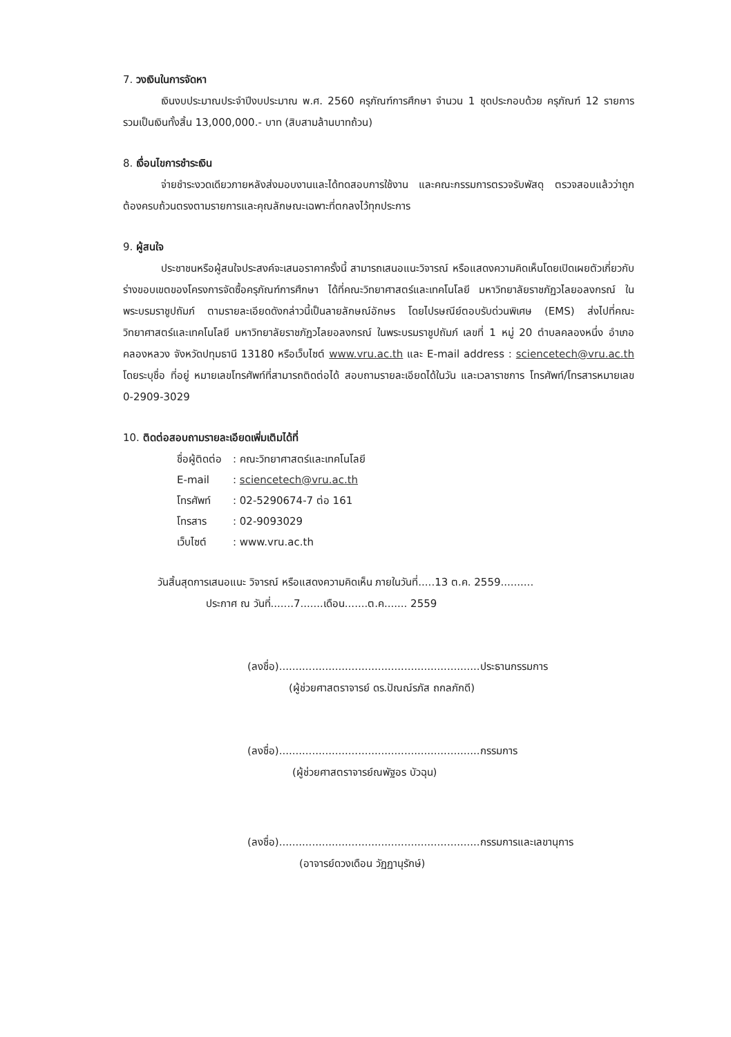7. วงเงินในการจัดหา
เงินงบประมาณประจำปีงบประมาณ พ.ศ. 2560 ครุภัณฑ์การศึกษา จำนวน 1 ชุดประกอบด้วย ครุภัณฑ์ 12 รายการ รวมเป็นเงินทั้งสิ้น 13,000,000.- บาท (สิบสามล้านบาทถ้วน)
8. เงื่อนไขการชำระเงิน
จ่ายชำระงวดเดียวภายหลังส่งมอบงานและได้ทดสอบการใช้งาน และคณะกรรมการตรวจรับพัสดุ ตรวจสอบแล้วว่าถูกต้องครบถ้วนตรงตามรายการและคุณลักษณะเฉพาะที่ตกลงไว้ทุกประการ
9. ผู้สนใจ
ประชาชนหรือผู้สนใจประสงค์จะเสนอราคาครั้งนี้ สามารถเสนอแนะวิจารณ์ หรือแสดงความคิดเห็นโดยเปิดเผยตัวเกี่ยวกับร่างขอบเขตของโครงการจัดซื้อครุภัณฑ์การศึกษา ได้ที่คณะวิทยาศาสตร์และเทคโนโลยี มหาวิทยาลัยราชภัฏวไลยอลงกรณ์ ในพระบรมราชูปถัมภ์ ตามรายละเอียดดังกล่าวนี้เป็นลายลักษณ์อักษร โดยไปรษณีย์ตอบรับด่วนพิเศษ (EMS) ส่งไปที่คณะวิทยาศาสตร์และเทคโนโลยี มหาวิทยาลัยราชภัฏวไลยอลงกรณ์ ในพระบรมราชูปถัมภ์ เลขที่ 1 หมู่ 20 ตำบลคลองหนึ่ง อำเภอคลองหลวง จังหวัดปทุมธานี 13180 หรือเว็บไซต์ www.vru.ac.th และ E-mail address : sciencetech@vru.ac.th โดยระบุชื่อ ที่อยู่ หมายเลขโทรศัพท์ที่สามารถติดต่อได้ สอบถามรายละเอียดได้ในวัน และเวลาราชการ โทรศัพท์/โทรสารหมายเลข 0-2909-3029
10. ติดต่อสอบถามรายละเอียดเพิ่มเติมได้ที่
| ชื่อผู้ติดต่อ | : คณะวิทยาศาสตร์และเทคโนโลยี |
| E-mail | : sciencetech@vru.ac.th |
| โทรศัพท์ | : 02-5290674-7 ต่อ 161 |
| โทรสาร | : 02-9093029 |
| เว็บไซต์ | : www.vru.ac.th |
วันสิ้นสุดการเสนอแนะ วิจารณ์ หรือแสดงความคิดเห็น ภายในวันที่.....13 ต.ค. 2559..........
ประกาศ ณ วันที่.......7.......เดือน.......ต.ค....... 2559
(ลงชื่อ).............................................................ประธานกรรมการ
(ผู้ช่วยศาสตราจารย์ ดร.ปัณณ์รภัส ถกลภักดี)
(ลงชื่อ).............................................................กรรมการ
(ผู้ช่วยศาสตราจารย์ณพัฐอร บัวฉุน)
(ลงชื่อ).............................................................กรรมการและเลขานุการ
(อาจารย์ดวงเดือน วัฏฏานุรักษ์)